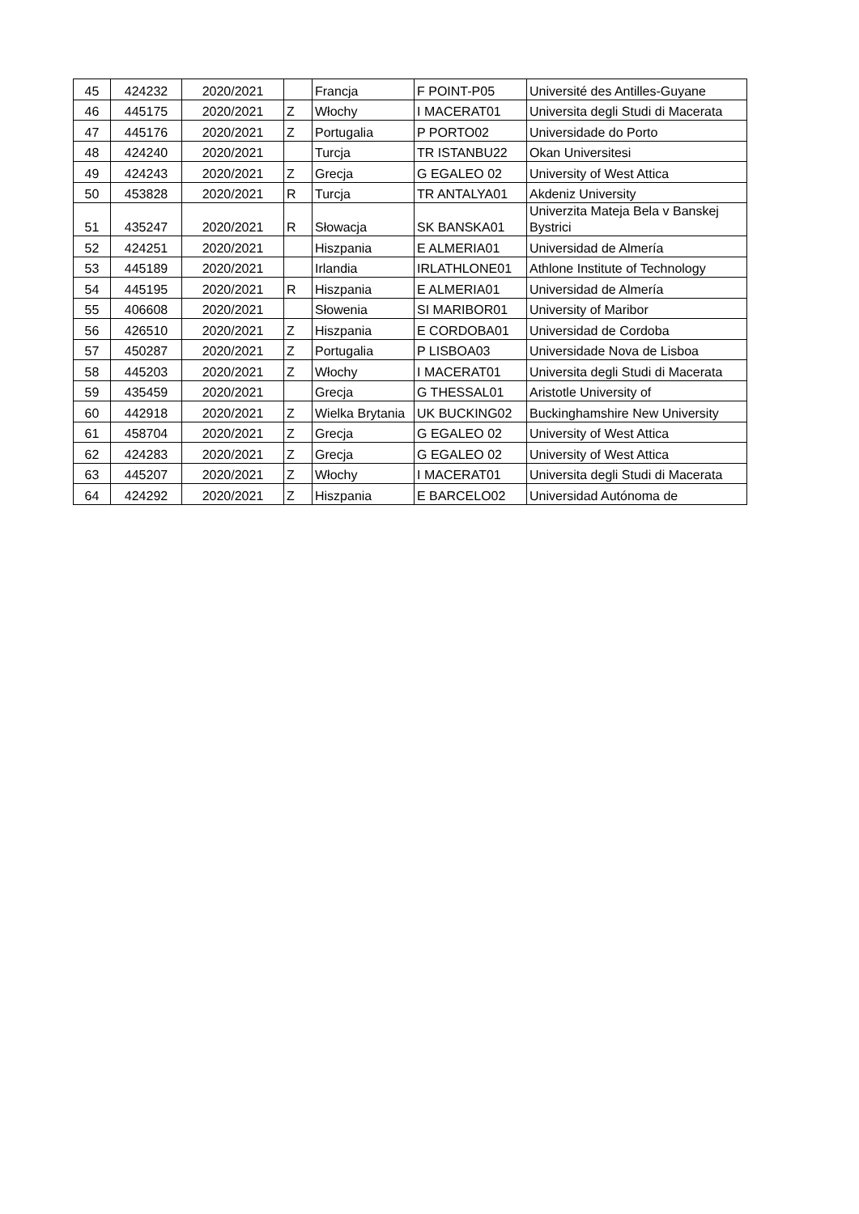| 45 | 424232 | 2020/2021 | | Francja | F POINT-P05 | Université des Antilles-Guyane |
| 46 | 445175 | 2020/2021 | Z | Włochy | I MACERAT01 | Universita degli Studi di Macerata |
| 47 | 445176 | 2020/2021 | Z | Portugalia | P PORTO02 | Universidade do Porto |
| 48 | 424240 | 2020/2021 | | Turcja | TR ISTANBU22 | Okan Universitesi |
| 49 | 424243 | 2020/2021 | Z | Grecja | G EGALEO 02 | University of West Attica |
| 50 | 453828 | 2020/2021 | R | Turcja | TR ANTALYA01 | Akdeniz University |
| 51 | 435247 | 2020/2021 | R | Słowacja | SK BANSKA01 | Univerzita Mateja Bela v Banskej Bystrici |
| 52 | 424251 | 2020/2021 | | Hiszpania | E ALMERIA01 | Universidad de Almería |
| 53 | 445189 | 2020/2021 | | Irlandia | IRLATHLONE01 | Athlone Institute of Technology |
| 54 | 445195 | 2020/2021 | R | Hiszpania | E ALMERIA01 | Universidad de Almería |
| 55 | 406608 | 2020/2021 | | Słowenia | SI MARIBOR01 | University of Maribor |
| 56 | 426510 | 2020/2021 | Z | Hiszpania | E CORDOBA01 | Universidad de Cordoba |
| 57 | 450287 | 2020/2021 | Z | Portugalia | P LISBOA03 | Universidade Nova de Lisboa |
| 58 | 445203 | 2020/2021 | Z | Włochy | I MACERAT01 | Universita degli Studi di Macerata |
| 59 | 435459 | 2020/2021 | | Grecja | G THESSAL01 | Aristotle University of |
| 60 | 442918 | 2020/2021 | Z | Wielka Brytania | UK BUCKING02 | Buckinghamshire New University |
| 61 | 458704 | 2020/2021 | Z | Grecja | G EGALEO 02 | University of West Attica |
| 62 | 424283 | 2020/2021 | Z | Grecja | G EGALEO 02 | University of West Attica |
| 63 | 445207 | 2020/2021 | Z | Włochy | I MACERAT01 | Universita degli Studi di Macerata |
| 64 | 424292 | 2020/2021 | Z | Hiszpania | E BARCELO02 | Universidad Autónoma de |